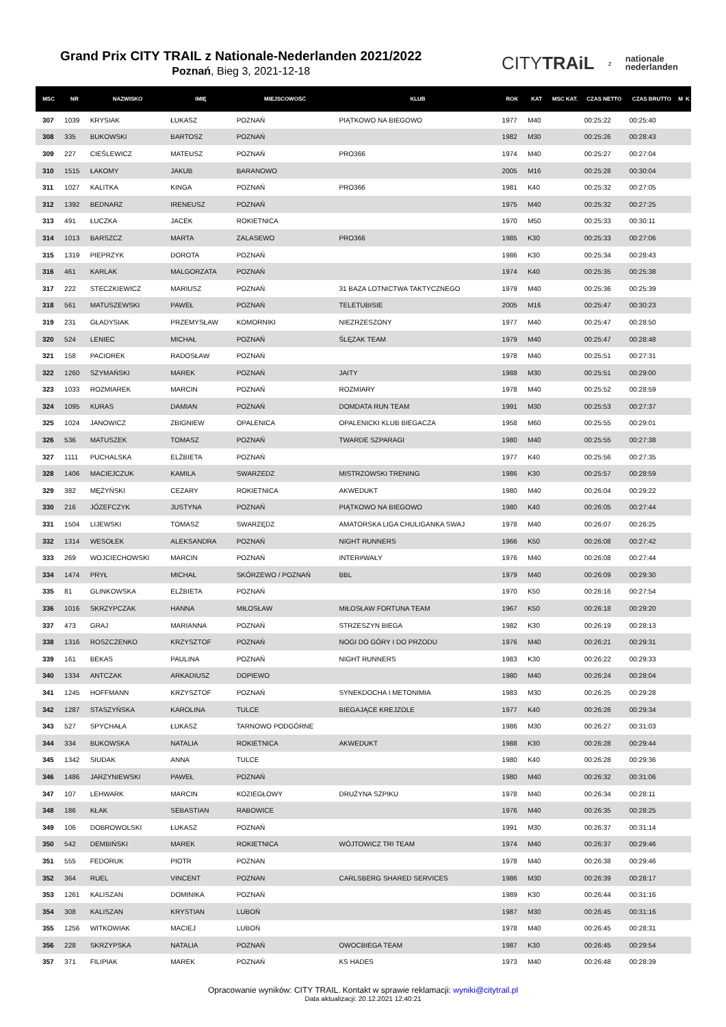Grand Prix CITY TRAIL z Nationale-Nederlanden 2021/2022
Poznań, Bieg 3, 2021-12-18
CITYTRAiL z nationale
nederlanden
| MSC | NR | NAZWISKO | IMIĘ | MIEJSCOWOŚĆ | KLUB | ROK | KAT | MSC KAT. | CZAS NETTO | CZAS BRUTTO | M | K |
| --- | --- | --- | --- | --- | --- | --- | --- | --- | --- | --- | --- | --- |
| 307 | 1039 | KRYSIAK | ŁUKASZ | POZNAŃ | PIĄTKOWO NA BIEGOWO | 1977 | M40 | | 00:25:22 | 00:25:40 | | |
| 308 | 335 | BUKOWSKI | BARTOSZ | POZNAŃ | | 1982 | M30 | | 00:25:26 | 00:28:43 | | |
| 309 | 227 | CIEŚLEWICZ | MATEUSZ | POZNAŃ | PRO366 | 1974 | M40 | | 00:25:27 | 00:27:04 | | |
| 310 | 1515 | ŁAKOMY | JAKUB | BARANOWO | | 2005 | M16 | | 00:25:28 | 00:30:04 | | |
| 311 | 1027 | KALITKA | KINGA | POZNAŃ | PRO366 | 1981 | K40 | | 00:25:32 | 00:27:05 | | |
| 312 | 1392 | BEDNARZ | IRENEUSZ | POZNAŃ | | 1975 | M40 | | 00:25:32 | 00:27:25 | | |
| 313 | 491 | ŁUCZKA | JACEK | ROKIETNICA | | 1970 | M50 | | 00:25:33 | 00:30:11 | | |
| 314 | 1013 | BARSZCZ | MARTA | ZALASEWO | PRO366 | 1985 | K30 | | 00:25:33 | 00:27:06 | | |
| 315 | 1319 | PIEPRZYK | DOROTA | POZNAŃ | | 1986 | K30 | | 00:25:34 | 00:28:43 | | |
| 316 | 461 | KARLAK | MALGORZATA | POZNAŃ | | 1974 | K40 | | 00:25:35 | 00:25:38 | | |
| 317 | 222 | STECZKIEWICZ | MARIUSZ | POZNAŃ | 31 BAZA LOTNICTWA TAKTYCZNEGO | 1979 | M40 | | 00:25:36 | 00:25:39 | | |
| 318 | 561 | MATUSZEWSKI | PAWEŁ | POZNAŃ | TELETUBISIE | 2005 | M16 | | 00:25:47 | 00:30:23 | | |
| 319 | 231 | GŁADYSIAK | PRZEMYSŁAW | KOMORNIKI | NIEZRZESZONY | 1977 | M40 | | 00:25:47 | 00:28:50 | | |
| 320 | 524 | LENIEC | MICHAŁ | POZNAŃ | ŚLĘZAK TEAM | 1979 | M40 | | 00:25:47 | 00:28:48 | | |
| 321 | 158 | PACIOREK | RADOSŁAW | POZNAŃ | | 1978 | M40 | | 00:25:51 | 00:27:31 | | |
| 322 | 1260 | SZYMAŃSKI | MAREK | POZNAŃ | JAITY | 1988 | M30 | | 00:25:51 | 00:29:00 | | |
| 323 | 1033 | ROZMIAREK | MARCIN | POZNAŃ | ROZMIARY | 1978 | M40 | | 00:25:52 | 00:28:59 | | |
| 324 | 1095 | KURAS | DAMIAN | POZNAŃ | DOMDATA RUN TEAM | 1991 | M30 | | 00:25:53 | 00:27:37 | | |
| 325 | 1024 | JANOWICZ | ZBIGNIEW | OPALENICA | OPALENICKI KLUB BIEGACZA | 1958 | M60 | | 00:25:55 | 00:29:01 | | |
| 326 | 536 | MATUSZEK | TOMASZ | POZNAŃ | TWARDE SZPARAGI | 1980 | M40 | | 00:25:55 | 00:27:38 | | |
| 327 | 1111 | PUCHALSKA | ELŻBIETA | POZNAŃ | | 1977 | K40 | | 00:25:56 | 00:27:35 | | |
| 328 | 1406 | MACIEJCZUK | KAMILA | SWARZEDZ | MISTRZOWSKI TRENING | 1986 | K30 | | 00:25:57 | 00:28:59 | | |
| 329 | 382 | MĘŻYŃSKI | CEZARY | ROKIETNICA | AKWEDUKT | 1980 | M40 | | 00:26:04 | 00:29:22 | | |
| 330 | 216 | JÓZEFCZYK | JUSTYNA | POZNAŃ | PIĄTKOWO NA BIEGOWO | 1980 | K40 | | 00:26:05 | 00:27:44 | | |
| 331 | 1504 | LIJEWSKI | TOMASZ | SWARZĘDZ | AMATORSKA LIGA CHULIGANKA SWAJ | 1978 | M40 | | 00:26:07 | 00:26:25 | | |
| 332 | 1314 | WESOŁEK | ALEKSANDRA | POZNAŃ | NIGHT RUNNERS | 1966 | K50 | | 00:26:08 | 00:27:42 | | |
| 333 | 269 | WOJCIECHOWSKI | MARCIN | POZNAŃ | INTER#WAŁY | 1976 | M40 | | 00:26:08 | 00:27:44 | | |
| 334 | 1474 | PRYŁ | MICHAŁ | SKÓRZEWO / POZNAŃ | BBL | 1979 | M40 | | 00:26:09 | 00:29:30 | | |
| 335 | 81 | GLINKOWSKA | ELŻBIETA | POZNAŃ | | 1970 | K50 | | 00:26:16 | 00:27:54 | | |
| 336 | 1016 | SKRZYPCZAK | HANNA | MIŁOSŁAW | MIŁOSŁAW FORTUNA TEAM | 1967 | K50 | | 00:26:18 | 00:29:20 | | |
| 337 | 473 | GRAJ | MARIANNA | POZNAŃ | STRZESZYN BIEGA | 1982 | K30 | | 00:26:19 | 00:28:13 | | |
| 338 | 1316 | ROSZCZENKO | KRZYSZTOF | POZNAŃ | NOGI DO GÓRY I DO PRZODU | 1976 | M40 | | 00:26:21 | 00:29:31 | | |
| 339 | 161 | BEKAS | PAULINA | POZNAŃ | NIGHT RUNNERS | 1983 | K30 | | 00:26:22 | 00:29:33 | | |
| 340 | 1334 | ANTCZAK | ARKADIUSZ | DOPIEWO | | 1980 | M40 | | 00:26:24 | 00:28:04 | | |
| 341 | 1245 | HOFFMANN | KRZYSZTOF | POZNAŃ | SYNEKDOCHA I METONIMIA | 1983 | M30 | | 00:26:25 | 00:29:28 | | |
| 342 | 1287 | STASZYŃSKA | KAROLINA | TULCE | BIEGAJĄCE KREJZOLE | 1977 | K40 | | 00:26:26 | 00:29:34 | | |
| 343 | 527 | SPYCHAŁA | ŁUKASZ | TARNOWO PODGÓRNE | | 1986 | M30 | | 00:26:27 | 00:31:03 | | |
| 344 | 334 | BUKOWSKA | NATALIA | ROKIETNICA | AKWEDUKT | 1988 | K30 | | 00:26:28 | 00:29:44 | | |
| 345 | 1342 | SIUDAK | ANNA | TULCE | | 1980 | K40 | | 00:26:28 | 00:29:36 | | |
| 346 | 1486 | JARZYNIEWSKI | PAWEŁ | POZNAŃ | | 1980 | M40 | | 00:26:32 | 00:31:06 | | |
| 347 | 107 | LEHWARK | MARCIN | KOZIEGŁOWY | DRUŻYNA SZPIKU | 1978 | M40 | | 00:26:34 | 00:28:11 | | |
| 348 | 186 | KŁAK | SEBASTIAN | RABOWICE | | 1976 | M40 | | 00:26:35 | 00:28:25 | | |
| 349 | 106 | DOBROWOLSKI | ŁUKASZ | POZNAŃ | | 1991 | M30 | | 00:26:37 | 00:31:14 | | |
| 350 | 542 | DEMBIŃSKI | MAREK | ROKIETNICA | WÓJTOWICZ TRI TEAM | 1974 | M40 | | 00:26:37 | 00:29:46 | | |
| 351 | 555 | FEDORUK | PIOTR | POZNAN | | 1978 | M40 | | 00:26:38 | 00:29:46 | | |
| 352 | 364 | RUEL | VINCENT | POZNAN | CARLSBERG SHARED SERVICES | 1986 | M30 | | 00:26:39 | 00:28:17 | | |
| 353 | 1261 | KALISZAN | DOMINIKA | POZNAŃ | | 1989 | K30 | | 00:26:44 | 00:31:16 | | |
| 354 | 308 | KALISZAN | KRYSTIAN | LUBOŃ | | 1987 | M30 | | 00:26:45 | 00:31:16 | | |
| 355 | 1256 | WITKOWIAK | MACIEJ | LUBOŃ | | 1978 | M40 | | 00:26:45 | 00:28:31 | | |
| 356 | 228 | SKRZYPSKA | NATALIA | POZNAŃ | OWOCBIEGA TEAM | 1987 | K30 | | 00:26:45 | 00:29:54 | | |
| 357 | 371 | FILIPIAK | MAREK | POZNAŃ | KS HADES | 1973 | M40 | | 00:26:48 | 00:28:39 | | |
Opracowanie wyników: CITY TRAIL. Kontakt w sprawie reklamacji: wyniki@citytrail.pl
Data aktualizacji: 20.12.2021 12:40:21